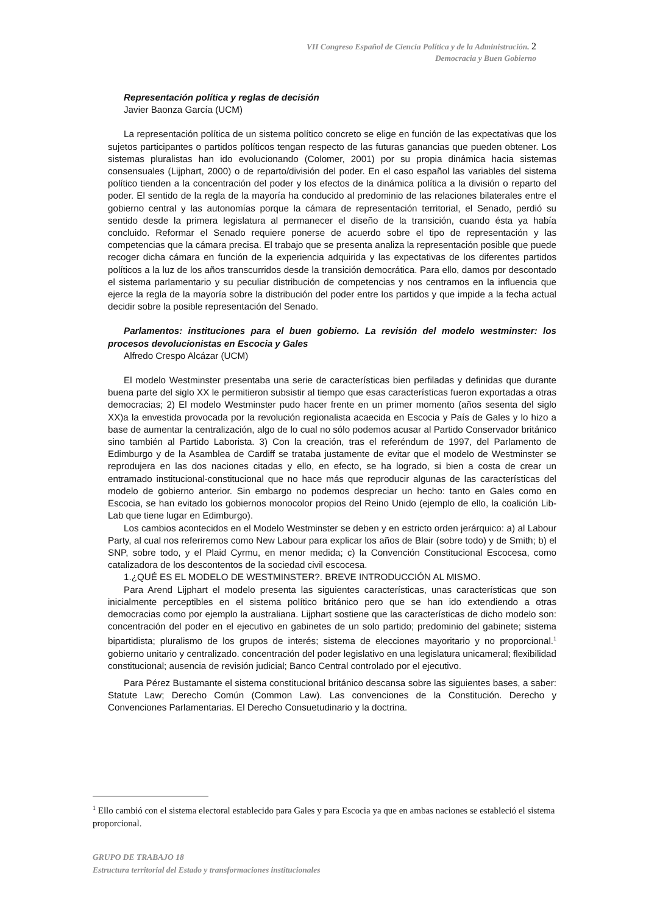VII Congreso Español de Ciencia Política y de la Administración. 2
Democracia y Buen Gobierno
Representación política y reglas de decisión
Javier Baonza García (UCM)
La representación política de un sistema político concreto se elige en función de las expectativas que los sujetos participantes o partidos políticos tengan respecto de las futuras ganancias que pueden obtener. Los sistemas pluralistas han ido evolucionando (Colomer, 2001) por su propia dinámica hacia sistemas consensuales (Lijphart, 2000) o de reparto/división del poder. En el caso español las variables del sistema político tienden a la concentración del poder y los efectos de la dinámica política a la división o reparto del poder. El sentido de la regla de la mayoría ha conducido al predominio de las relaciones bilaterales entre el gobierno central y las autonomías porque la cámara de representación territorial, el Senado, perdió su sentido desde la primera legislatura al permanecer el diseño de la transición, cuando ésta ya había concluido. Reformar el Senado requiere ponerse de acuerdo sobre el tipo de representación y las competencias que la cámara precisa. El trabajo que se presenta analiza la representación posible que puede recoger dicha cámara en función de la experiencia adquirida y las expectativas de los diferentes partidos políticos a la luz de los años transcurridos desde la transición democrática. Para ello, damos por descontado el sistema parlamentario y su peculiar distribución de competencias y nos centramos en la influencia que ejerce la regla de la mayoría sobre la distribución del poder entre los partidos y que impide a la fecha actual decidir sobre la posible representación del Senado.
Parlamentos: instituciones para el buen gobierno. La revisión del modelo westminster: los procesos devolucionistas en Escocia y Gales
Alfredo Crespo Alcázar (UCM)
El modelo Westminster presentaba una serie de características bien perfiladas y definidas que durante buena parte del siglo XX le permitieron subsistir al tiempo que esas características fueron exportadas a otras democracias; 2) El modelo Westminster pudo hacer frente en un primer momento (años sesenta del siglo XX)a la envestida provocada por la revolución regionalista acaecida en Escocia y País de Gales y lo hizo a base de aumentar la centralización, algo de lo cual no sólo podemos acusar al Partido Conservador británico sino también al Partido Laborista. 3) Con la creación, tras el referéndum de 1997, del Parlamento de Edimburgo y de la Asamblea de Cardiff se trataba justamente de evitar que el modelo de Westminster se reprodujera en las dos naciones citadas y ello, en efecto, se ha logrado, si bien a costa de crear un entramado institucional-constitucional que no hace más que reproducir algunas de las características del modelo de gobierno anterior. Sin embargo no podemos despreciar un hecho: tanto en Gales como en Escocia, se han evitado los gobiernos monocolor propios del Reino Unido (ejemplo de ello, la coalición Lib-Lab que tiene lugar en Edimburgo).
Los cambios acontecidos en el Modelo Westminster se deben y en estricto orden jerárquico: a) al Labour Party, al cual nos referiremos como New Labour para explicar los años de Blair (sobre todo) y de Smith; b) el SNP, sobre todo, y el Plaid Cyrmu, en menor medida; c) la Convención Constitucional Escocesa, como catalizadora de los descontentos de la sociedad civil escocesa.
1.¿QUÉ ES EL MODELO DE WESTMINSTER?. BREVE INTRODUCCIÓN AL MISMO.
Para Arend Lijphart el modelo presenta las siguientes características, unas características que son inicialmente perceptibles en el sistema político británico pero que se han ido extendiendo a otras democracias como por ejemplo la australiana. Lijphart sostiene que las características de dicho modelo son: concentración del poder en el ejecutivo en gabinetes de un solo partido; predominio del gabinete; sistema bipartidista; pluralismo de los grupos de interés; sistema de elecciones mayoritario y no proporcional.<sup>1</sup> gobierno unitario y centralizado. concentración del poder legislativo en una legislatura unicameral; flexibilidad constitucional; ausencia de revisión judicial; Banco Central controlado por el ejecutivo.
Para Pérez Bustamante el sistema constitucional británico descansa sobre las siguientes bases, a saber: Statute Law; Derecho Común (Common Law). Las convenciones de la Constitución. Derecho y Convenciones Parlamentarias. El Derecho Consuetudinario y la doctrina.
<sup>1</sup> Ello cambió con el sistema electoral establecido para Gales y para Escocia ya que en ambas naciones se estableció el sistema proporcional.
GRUPO DE TRABAJO 18
Estructura territorial del Estado y transformaciones institucionales